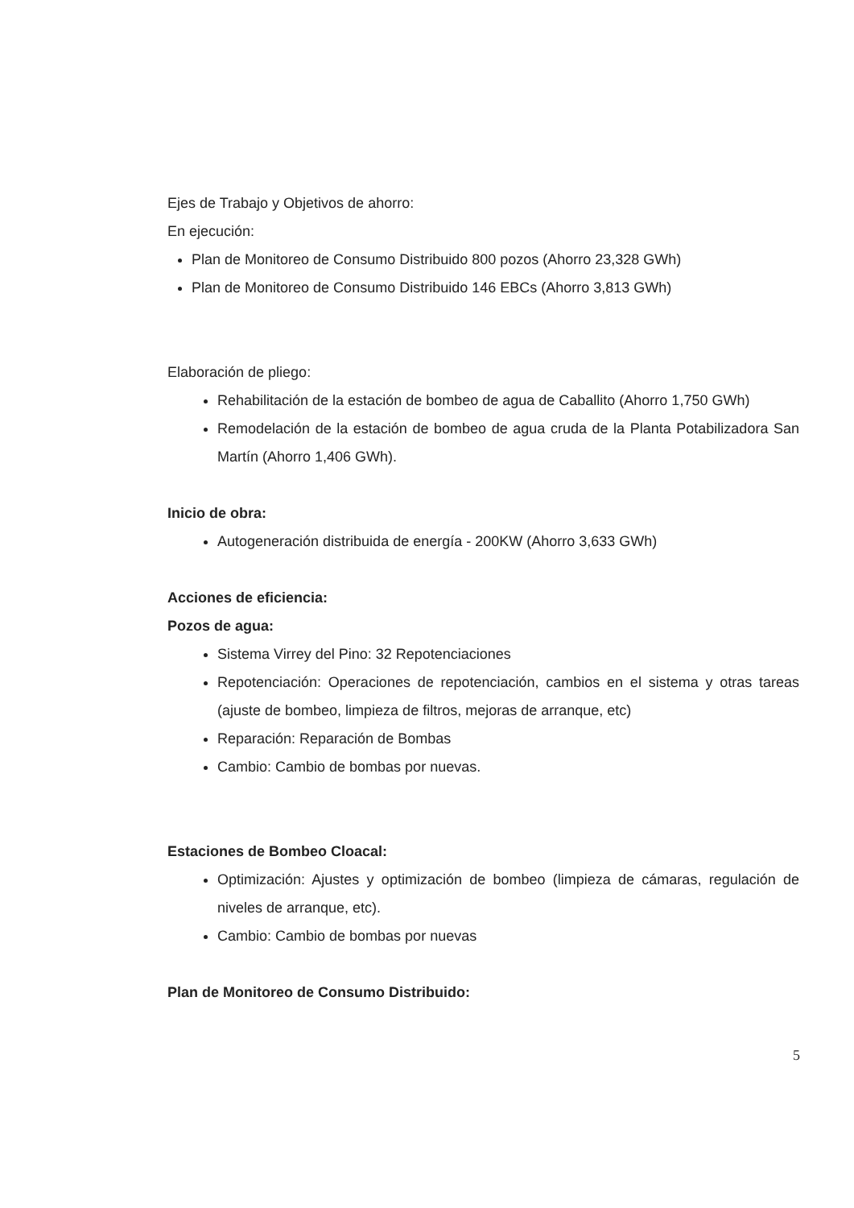Ejes de Trabajo y Objetivos de ahorro:
En ejecución:
Plan de Monitoreo de Consumo Distribuido 800 pozos (Ahorro 23,328 GWh)
Plan de Monitoreo de Consumo Distribuido 146 EBCs (Ahorro 3,813 GWh)
Elaboración de pliego:
Rehabilitación de la estación de bombeo de agua de Caballito (Ahorro 1,750 GWh)
Remodelación de la estación de bombeo de agua cruda de la Planta Potabilizadora San Martín (Ahorro 1,406 GWh).
Inicio de obra:
Autogeneración distribuida de energía - 200KW (Ahorro 3,633 GWh)
Acciones de eficiencia:
Pozos de agua:
Sistema Virrey del Pino: 32 Repotenciaciones
Repotenciación: Operaciones de repotenciación, cambios en el sistema y otras tareas (ajuste de bombeo, limpieza de filtros, mejoras de arranque, etc)
Reparación: Reparación de Bombas
Cambio: Cambio de bombas por nuevas.
Estaciones de Bombeo Cloacal:
Optimización: Ajustes y optimización de bombeo (limpieza de cámaras, regulación de niveles de arranque, etc).
Cambio: Cambio de bombas por nuevas
Plan de Monitoreo de Consumo Distribuido:
5